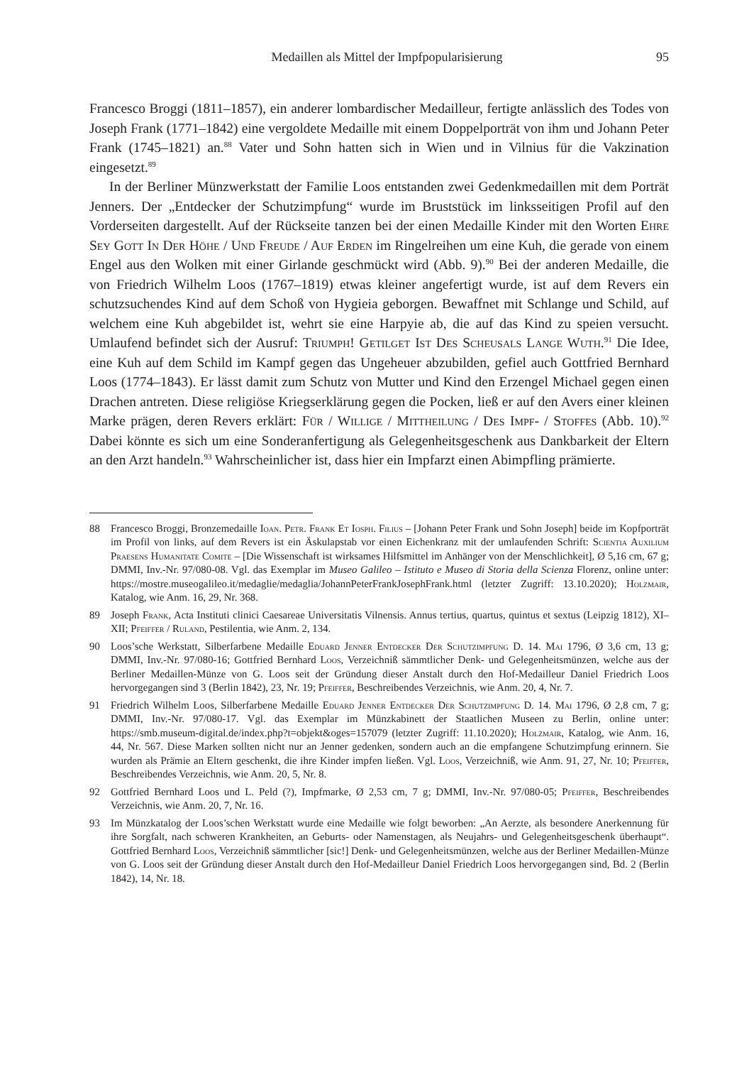Medaillen als Mittel der Impfpopularisierung 95
Francesco Broggi (1811–1857), ein anderer lombardischer Medailleur, fertigte anlässlich des Todes von Joseph Frank (1771–1842) eine vergoldete Medaille mit einem Doppelporträt von ihm und Johann Peter Frank (1745–1821) an.<sup>88</sup> Vater und Sohn hatten sich in Wien und in Vilnius für die Vakzination eingesetzt.<sup>89</sup>
In der Berliner Münzwerkstatt der Familie Loos entstanden zwei Gedenkmedaillen mit dem Porträt Jenners. Der „Entdecker der Schutzimpfung“ wurde im Bruststück im linksseitigen Profil auf den Vorderseiten dargestellt. Auf der Rückseite tanzen bei der einen Medaille Kinder mit den Worten Ehre Sey Gott In Der Höhe / Und Freude / Auf Erden im Ringelreihen um eine Kuh, die gerade von einem Engel aus den Wolken mit einer Girlande geschmückt wird (Abb. 9).<sup>90</sup> Bei der anderen Medaille, die von Friedrich Wilhelm Loos (1767–1819) etwas kleiner angefertigt wurde, ist auf dem Revers ein schutzsuchendes Kind auf dem Schoß von Hygieia geborgen. Bewaffnet mit Schlange und Schild, auf welchem eine Kuh abgebildet ist, wehrt sie eine Harpyie ab, die auf das Kind zu speien versucht. Umlaufend befindet sich der Ausruf: Triumph! Getilget Ist Des Scheusals Lange Wuth.<sup>91</sup> Die Idee, eine Kuh auf dem Schild im Kampf gegen das Ungeheuer abzubilden, gefiel auch Gottfried Bernhard Loos (1774–1843). Er lässt damit zum Schutz von Mutter und Kind den Erzengel Michael gegen einen Drachen antreten. Diese religiöse Kriegserklärung gegen die Pocken, ließ er auf den Avers einer kleinen Marke prägen, deren Revers erklärt: Für / Willige / Mittheilung / Des Impf- / Stoffes (Abb. 10).<sup>92</sup> Dabei könnte es sich um eine Sonderanfertigung als Gelegenheitsgeschenk aus Dankbarkeit der Eltern an den Arzt handeln.<sup>93</sup> Wahrscheinlicher ist, dass hier ein Impfarzt einen Abimpfling prämierte.
88 Francesco Broggi, Bronzemedaille Ioan. Petr. Frank Et Iosph. Filius – [Johann Peter Frank und Sohn Joseph] beide im Kopfporträt im Profil von links, auf dem Revers ist ein Äskulapstab vor einen Eichenkranz mit der umlaufenden Schrift: Scientia Auxilium Praesens Humanitate Comite – [Die Wissenschaft ist wirksames Hilfsmittel im Anhänger von der Menschlichkeit], Ø 5,16 cm, 67 g; DMMI, Inv.-Nr. 97/080-08. Vgl. das Exemplar im Museo Galileo – Istituto e Museo di Storia della Scienza Florenz, online unter: https://mostre.museogalileo.it/medaglie/medaglia/JohannPeterFrankJosephFrank.html (letzter Zugriff: 13.10.2020); Holzmair, Katalog, wie Anm. 16, 29, Nr. 368.
89 Joseph Frank, Acta Instituti clinici Caesareae Universitatis Vilnensis. Annus tertius, quartus, quintus et sextus (Leipzig 1812), XI–XII; Pfeiffer / Ruland, Pestilentia, wie Anm. 2, 134.
90 Loos’sche Werkstatt, Silberfarbene Medaille Eduard Jenner Entdecker Der Schutzimpfung D. 14. Mai 1796, Ø 3,6 cm, 13 g; DMMI, Inv.-Nr. 97/080-16; Gottfried Bernhard Loos, Verzeichniß sämmtlicher Denk- und Gelegenheitsmünzen, welche aus der Berliner Medaillen-Münze von G. Loos seit der Gründung dieser Anstalt durch den Hof-Medailleur Daniel Friedrich Loos hervorgegangen sind 3 (Berlin 1842), 23, Nr. 19; Pfeiffer, Beschreibendes Verzeichnis, wie Anm. 20, 4, Nr. 7.
91 Friedrich Wilhelm Loos, Silberfarbene Medaille Eduard Jenner Entdecker Der Schutzimpfung D. 14. Mai 1796, Ø 2,8 cm, 7 g; DMMI, Inv.-Nr. 97/080-17. Vgl. das Exemplar im Münzkabinett der Staatlichen Museen zu Berlin, online unter: https://smb.museum-digital.de/index.php?t=objekt&oges=157079 (letzter Zugriff: 11.10.2020); Holzmair, Katalog, wie Anm. 16, 44, Nr. 567. Diese Marken sollten nicht nur an Jenner gedenken, sondern auch an die empfangene Schutzimpfung erinnern. Sie wurden als Prämie an Eltern geschenkt, die ihre Kinder impfen ließen. Vgl. Loos, Verzeichniß, wie Anm. 91, 27, Nr. 10; Pfeiffer, Beschreibendes Verzeichnis, wie Anm. 20, 5, Nr. 8.
92 Gottfried Bernhard Loos und L. Peld (?), Impfmarke, Ø 2,53 cm, 7 g; DMMI, Inv.-Nr. 97/080-05; Pfeiffer, Beschreibendes Verzeichnis, wie Anm. 20, 7, Nr. 16.
93 Im Münzkatalog der Loos’schen Werkstatt wurde eine Medaille wie folgt beworben: „An Aerzte, als besondere Anerkennung für ihre Sorgfalt, nach schweren Krankheiten, an Geburts- oder Namenstagen, als Neujahrs- und Gelegenheitsgeschenk überhaupt“. Gottfried Bernhard Loos, Verzeichniß sämmtlicher [sic!] Denk- und Gelegenheitsmünzen, welche aus der Berliner Medaillen-Münze von G. Loos seit der Gründung dieser Anstalt durch den Hof-Medailleur Daniel Friedrich Loos hervorgegangen sind, Bd. 2 (Berlin 1842), 14, Nr. 18.